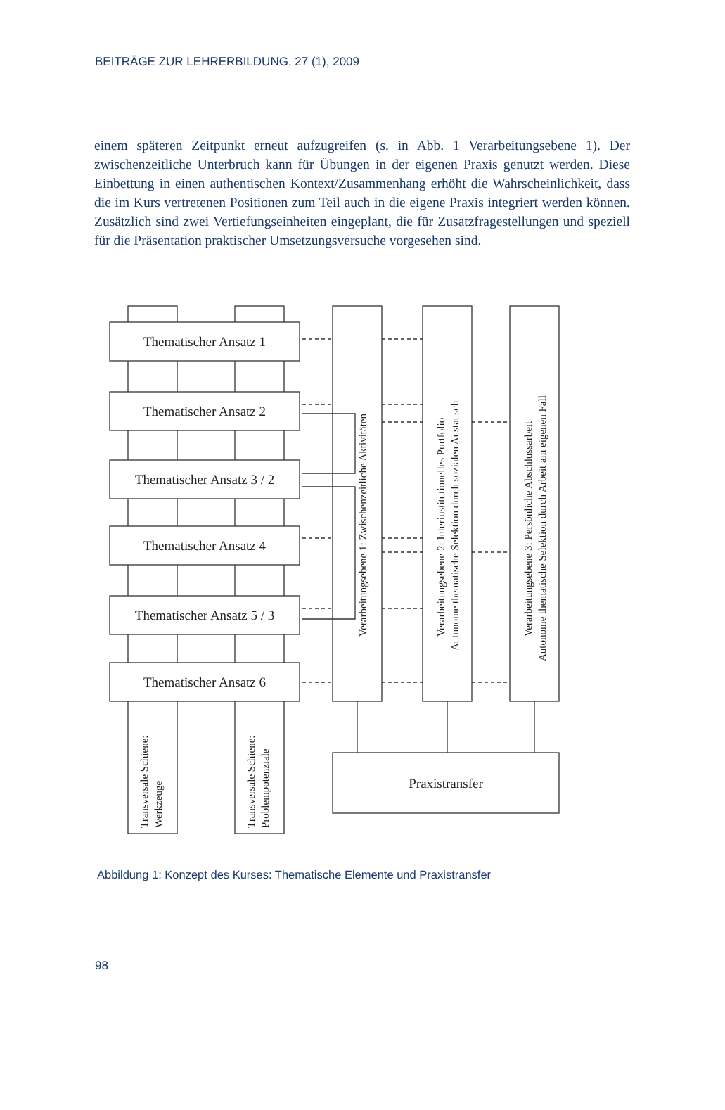BEITRÄGE ZUR LEHRERBILDUNG, 27 (1), 2009
einem späteren Zeitpunkt erneut aufzugreifen (s. in Abb. 1 Verarbeitungsebene 1). Der zwischenzeitliche Unterbruch kann für Übungen in der eigenen Praxis genutzt werden. Diese Einbettung in einen authentischen Kontext/Zusammenhang erhöht die Wahrscheinlichkeit, dass die im Kurs vertretenen Positionen zum Teil auch in die eigene Praxis integriert werden können. Zusätzlich sind zwei Vertiefungseinheiten eingeplant, die für Zusatzfragestellungen und speziell für die Präsentation praktischer Umsetzungsversuche vorgesehen sind.
Thematischer Ansatz 1
Thematischer Ansatz 2
Thematischer Ansatz 3 / 2
Thematischer Ansatz 4
Thematischer Ansatz 5 / 3
Thematischer Ansatz 6
Praxistransfer
Verarbeitungsebene 1: Zwischenzeitliche Aktivitäten
Verarbeitungsebene 2: Interinstitutionelles Portfolio
Autonome thematische Selektion durch sozialen Austausch
Verarbeitungsebene 3: Persönliche Abschlussarbeit
Autonome thematische Selektion durch Arbeit am eigenen Fall
Transversale Schiene:
Werkzeuge
Transversale Schiene:
Problempotenziale
Abbildung 1: Konzept des Kurses: Thematische Elemente und Praxistransfer
98